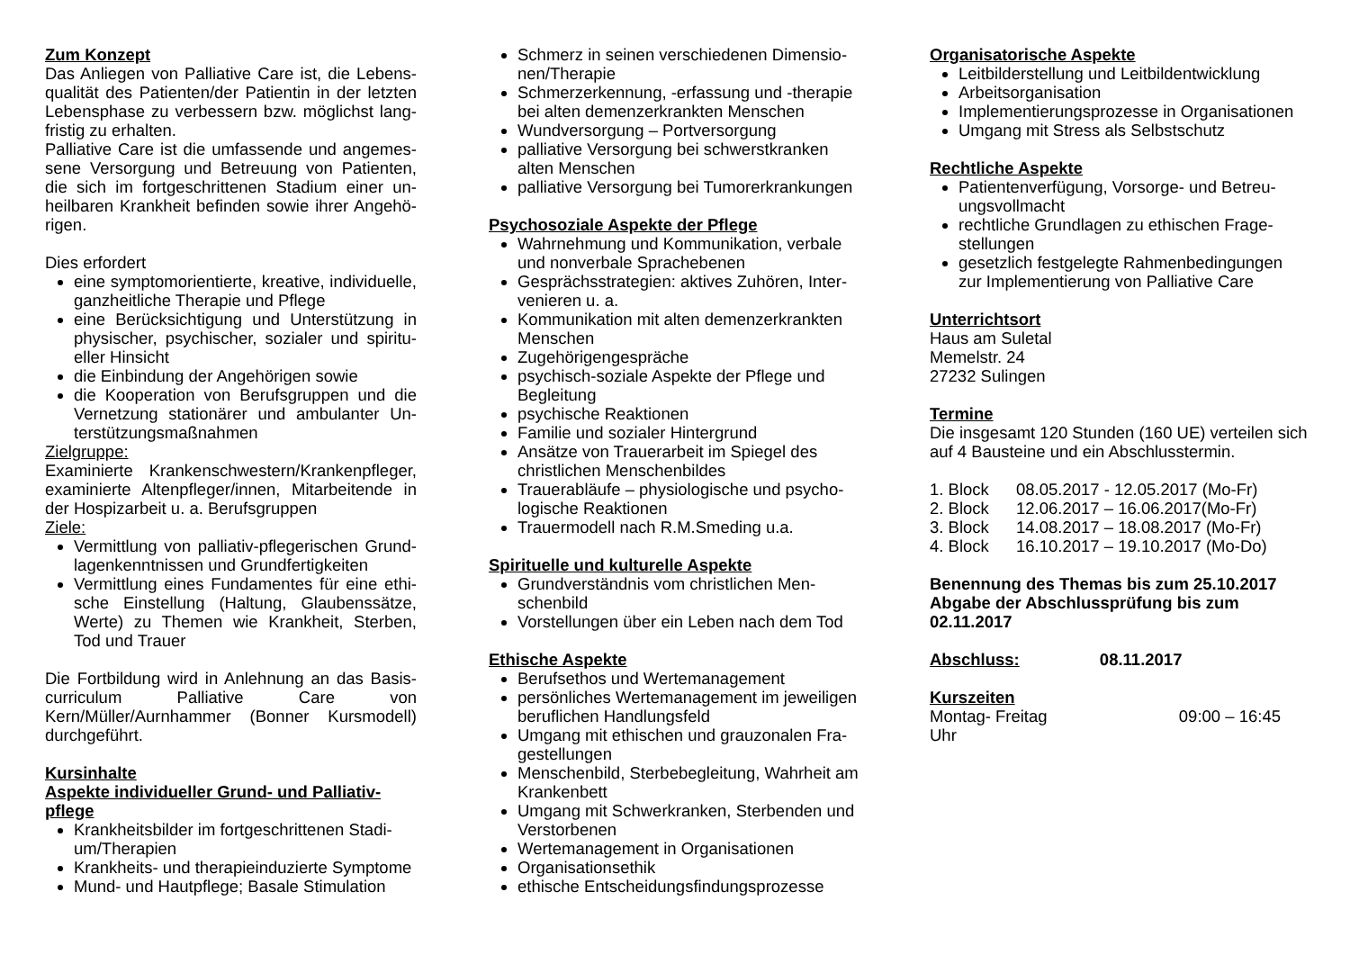Zum Konzept
Das Anliegen von Palliative Care ist, die Lebens­qualität des Patienten/der Patientin in der letzten Lebensphase zu verbessern bzw. möglichst lang­fristig zu erhalten.
Palliative Care ist die umfassende und angemes­sene Versorgung und Betreuung von Patienten, die sich im fortgeschrittenen Stadium einer un­heilbaren Krankheit befinden sowie ihrer Angehö­rigen.
Dies erfordert
eine symptomorientierte, kreative, individuel­le, ganzheitliche Therapie und Pflege
eine Berücksichtigung und Unterstützung in physischer, psychischer, sozialer und spiritu­eller Hinsicht
die Einbindung der Angehörigen sowie
die Kooperation von Berufsgruppen und die Vernetzung stationärer und ambulanter Un­terstützungsmaßnahmen
Zielgruppe:
Examinierte Krankenschwestern/Krankenpfleger, examinierte Altenpfleger/innen, Mitarbeitende in der Hospizarbeit u. a. Berufsgruppen
Ziele:
Vermittlung von palliativ-pflegerischen Grund­lagenkenntnissen und Grundfertigkeiten
Vermittlung eines Fundamentes für eine ethi­sche Einstellung (Haltung, Glaubenssätze, Werte) zu Themen wie Krankheit, Sterben, Tod und Trauer
Die Fortbildung wird in Anlehnung an das Basis­curriculum Palliative Care von Kern/Müller/Aurnhammer (Bonner Kursmodell) durchgeführt.
Kursinhalte
Aspekte individueller Grund- und Palliativ­pflege
Krankheitsbilder im fortgeschrittenen Stadi­um/Therapien
Krankheits- und therapieinduzierte Symptome
Mund- und Hautpflege; Basale Stimulation
Schmerz in seinen verschiedenen Dimensio­nen/Therapie
Schmerzerkennung, -erfassung und -therapie bei alten demenzerkrankten Menschen
Wundversorgung – Portversorgung
palliative Versorgung bei schwerstkranken alten Menschen
palliative Versorgung bei Tumorerkrankungen
Psychosoziale Aspekte der Pflege
Wahrnehmung und Kommunikation, verbale und nonverbale Sprachebenen
Gesprächsstrategien: aktives Zuhören, Inter­venieren u. a.
Kommunikation mit alten demenzerkrankten Menschen
Zugehörigengespräche
psychisch-soziale Aspekte der Pflege und Begleitung
psychische Reaktionen
Familie und sozialer Hintergrund
Ansätze von Trauerarbeit im Spiegel des christlichen Menschenbildes
Trauerabläufe – physiologische und psycho­logische Reaktionen
Trauermodell nach R.M.Smeding u.a.
Spirituelle und kulturelle Aspekte
Grundverständnis vom christlichen Men­schenbild
Vorstellungen über ein Leben nach dem Tod
Ethische Aspekte
Berufsethos und Wertemanagement
persönliches Wertemanagement im jeweiligen beruflichen Handlungsfeld
Umgang mit ethischen und grauzonalen Fra­gestellungen
Menschenbild, Sterbebegleitung, Wahrheit am Krankenbett
Umgang mit Schwerkranken, Sterbenden und Verstorbenen
Wertemanagement in Organisationen
Organisationsethik
ethische Entscheidungsfindungsprozesse
Organisatorische Aspekte
Leitbilderstellung und Leitbildentwicklung
Arbeitsorganisation
Implementierungsprozesse in Organisationen
Umgang mit Stress als Selbstschutz
Rechtliche Aspekte
Patientenverfügung, Vorsorge- und Betreu­ungsvollmacht
rechtliche Grundlagen zu ethischen Frage­stellungen
gesetzlich festgelegte Rahmenbedingungen zur Implementierung von Palliative Care
Unterrichtsort
Haus am Suletal
Memelstr. 24
27232 Sulingen
Termine
Die insgesamt 120 Stunden (160 UE) verteilen sich auf 4 Bausteine und ein Abschlusstermin.
1. Block 08.05.2017 - 12.05.2017 (Mo-Fr)
2. Block 12.06.2017 – 16.06.2017(Mo-Fr)
3. Block 14.08.2017 – 18.08.2017 (Mo-Fr)
4. Block 16.10.2017 – 19.10.2017 (Mo-Do)
Benennung des Themas bis zum 25.10.2017 Abgabe der Abschlussprüfung bis zum 02.11.2017
Abschluss: 08.11.2017
Kurszeiten
Montag- Freitag 09:00 – 16:45
Uhr